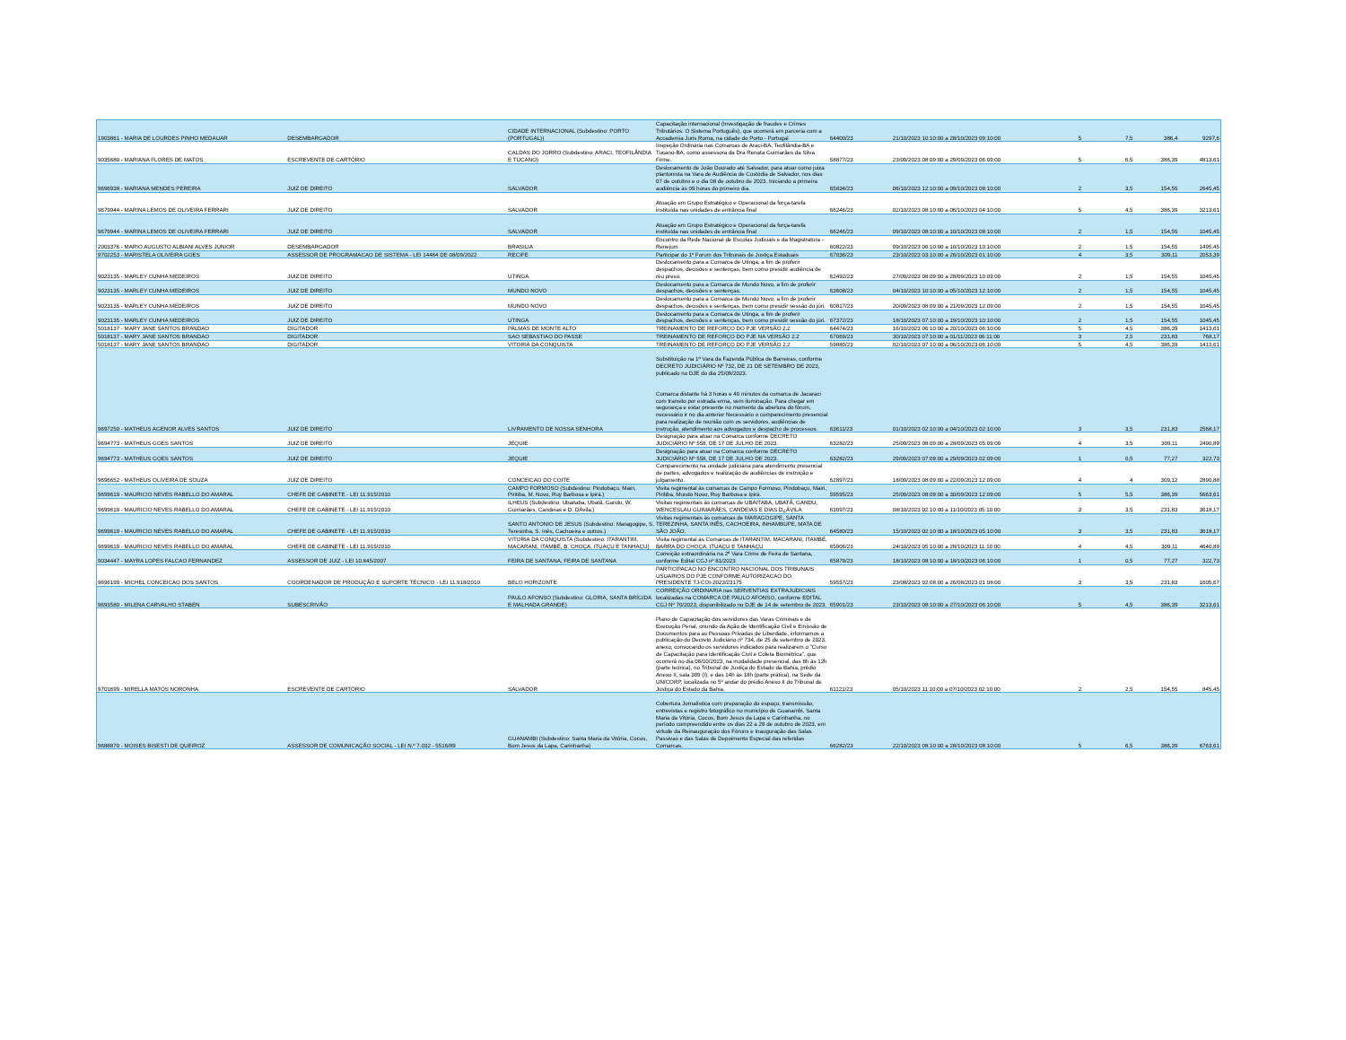| 1903861 - MARIA DE LOURDES PINHO MEDAUAR | DESEMBARGADOR | CIDADE INTERNACIONAL (Subdestino: PORTO (PORTUGAL)) | Capacitação internacional (Investigação de fraudes e Crimes Tributários: O Sistema Português), que ocorrerá em parceria com a Accademia Juris Roma, na cidade do Porto - Portugal | 64400/23 | 21/10/2023 10:10:00 a 28/10/2023 09:10:00 | 5 | 7,5 | 386,4 | 9297,6 |
| 9035680 - MARIANA FLORES DE MATOS | ESCREVENTE DE CARTÓRIO | CALDAS DO JORRO (Subdestino: ARACI, TEOFILÂNDIA E TUCANO) | Inspeção Ordinária nas Comarcas de Araci-BA, Teofilândia-BA e Tucano-BA, como assessora da Dra Renata Guimarães da Silva Firme. | 58877/23 | 23/09/2023 08:09:00 a 29/09/2023 06:09:00 | 5 | 6,5 | 386,39 | 4813,61 |
| 9696938 - MARIANA MENDES PEREIRA | JUIZ DE DIREITO | SALVADOR | Deslocamento de João Dourado até Salvador, para atuar como juiza plantonista na Vara de Audiência de Custódia de Salvador, nos dias 07 de outubro e o dia 08 de outubro de 2023. Iniciando a primeira audiência às 09 horas do primeiro dia. | 65834/23 | 06/10/2023 12:10:00 a 09/10/2023 08:10:00 | 2 | 3,5 | 154,55 | 2645,45 |
| 9679944 - MARINA LEMOS DE OLIVEIRA FERRARI | JUIZ DE DIREITO | SALVADOR | Atuação em Grupo Estratégico e Operacional da força-tarefa instituída nas unidades de entrância final | 66246/23 | 02/10/2023 08:10:00 a 06/10/2023 04:10:00 | 5 | 4,5 | 386,39 | 3213,61 |
| 9679944 - MARINA LEMOS DE OLIVEIRA FERRARI | JUIZ DE DIREITO | SALVADOR | Atuação em Grupo Estratégico e Operacional da força-tarefa instituída nas unidades de entrância final | 66246/23 | 09/10/2023 08:10:00 a 10/10/2023 08:10:00 | 2 | 1,5 | 154,55 | 1045,45 |
| 2003376 - MARIO AUGUSTO ALBIANI ALVES JUNIOR | DESEMBARGADOR | BRASILIA | Encontro da Rede Nacional de Escolas Judiciais e da Magistratura - Renejum | 60822/23 | 09/10/2023 06:10:00 a 10/10/2023 10:10:00 | 2 | 1,5 | 154,55 | 1495,45 |
| 9702253 - MARISTELA OLIVEIRA GOES | ASSESSOR DE PROGRAMACAO DE SISTEMA - LEI 14484 DE 08/09/2022 | RECIFE | Participar do 1º Forum dos Tribunais de Justiça Estaduais | 67036/23 | 23/10/2023 03:10:00 a 26/10/2023 01:10:00 | 4 | 3,5 | 309,11 | 2053,39 |
| 9023135 - MARLEY CUNHA MEDEIROS | JUIZ DE DIREITO | UTINGA | Deslocamento para a Comarca de Utinga, a fim de proferir despachos, decisões e sentenças, bem como presidir audiência de réu preso. | 62492/23 | 27/09/2023 08:09:00 a 28/09/2023 10:09:00 | 2 | 1,5 | 154,55 | 1045,45 |
| 9023135 - MARLEY CUNHA MEDEIROS | JUIZ DE DIREITO | MUNDO NOVO | Deslocamento para a Comarca de Mundo Novo, a fim de proferir despachos, decisões e sentenças. | 63608/23 | 04/10/2023 10:10:00 a 05/10/2023 12:10:00 | 2 | 1,5 | 154,55 | 1045,45 |
| 9023135 - MARLEY CUNHA MEDEIROS | JUIZ DE DIREITO | MUNDO NOVO | Deslocamento para a Comarca de Mundo Novo, a fim de proferir despachos, decisões e sentenças, bem como presidir sessão do júri. | 60817/23 | 20/09/2023 08:09:00 a 21/09/2023 12:09:00 | 2 | 1,5 | 154,55 | 1045,45 |
| 9023135 - MARLEY CUNHA MEDEIROS | JUIZ DE DIREITO | UTINGA | Deslocamento para a Comarca de Utinga, a fim de proferir despachos, decisões e sentenças, bem como presidir sessão do júri. | 67372/23 | 18/10/2023 07:10:00 a 19/10/2023 10:10:00 | 2 | 1,5 | 154,55 | 1045,45 |
| 5018137 - MARY JANE SANTOS BRANDAO | DIGITADOR | PALMAS DE MONTE ALTO | TREINAMENTO DE REFORÇO DO PJE VERSÃO 2.2 | 64474/23 | 16/10/2023 06:10:00 a 20/10/2023 06:10:00 | 5 | 4,5 | 386,39 | 1413,61 |
| 5018137 - MARY JANE SANTOS BRANDAO | DIGITADOR | SAO SEBASTIAO DO PASSE | TREINAMENTO DE REFORÇO DO PJE NA VERSÃO 2.2 | 67069/23 | 30/10/2023 07:10:00 a 01/11/2023 06:11:00 | 3 | 2,5 | 231,83 | 768,17 |
| 5018137 - MARY JANE SANTOS BRANDAO | DIGITADOR | VITORIA DA CONQUISTA | TREINAMENTO DE REFORÇO DO PJE VERSÃO 2.2 | 59880/23 | 02/10/2023 07:10:00 a 06/10/2023 06:10:00 | 5 | 4,5 | 386,39 | 1413,61 |
| 9697250 - MATHEUS AGENOR ALVES SANTOS | JUIZ DE DIREITO | LIVRAMENTO DE NOSSA SENHORA | Substituição na 1ª Vara da Fazenda Pública de Barreiras, conforme DECRETO JUDICIÁRIO Nº 732, DE 21 DE SETEMBRO DE 2023, publicado no DJE do dia 25/09/2023. Comarca distante há 3 horas e 40 minutos da comarca de Jacaraci com transito por estrada erma, sem iluminação. Para chegar em segurança e estar presente no momento da abertura do fórum, necessário ir no dia anterior Necessário o comparecimento presencial para realização de reunião com os servidores, audiências de instrução, atendimento aos advogados e despacho de processos. | 63611/23 | 01/10/2023 02:10:00 a 04/10/2023 02:10:00 | 3 | 3,5 | 231,83 | 2568,17 |
| 9694773 - MATHEUS GOES SANTOS | JUIZ DE DIREITO | JEQUIE | Designação para atuar na Comarca conforme DECRETO JUDICIÁRIO Nº 558, DE 17 DE JULHO DE 2023. | 63282/23 | 25/09/2023 08:09:00 a 28/09/2023 05:09:00 | 4 | 3,5 | 309,11 | 2490,89 |
| 9694773 - MATHEUS GOES SANTOS | JUIZ DE DIREITO | JEQUIE | Designação para atuar na Comarca conforme DECRETO JUDICIÁRIO Nº 558, DE 17 DE JULHO DE 2023. | 63282/23 | 29/09/2023 07:09:00 a 29/09/2023 02:09:00 | 1 | 0,5 | 77,27 | 322,73 |
| 9696652 - MATHEUS OLIVEIRA DE SOUZA | JUIZ DE DIREITO | CONCEICAO DO COITE | Comparecimento na unidade judiciária para atendimento presencial de partes, advogados e realização de audiências de instrução e julgamento. | 62897/23 | 18/09/2023 08:09:00 a 22/09/2023 12:09:00 | 4 | 4 | 309,12 | 2890,88 |
| 9699619 - MAURICIO NEVES RABELLO DO AMARAL | CHEFE DE GABINETE - LEI 11.915/2010 | CAMPO FORMOSO (Subdestino: Pindobaçu, Mairi, Piritiba, M. Novo, Ruy Barbosa e Ipirá.) | Visita regimental às comarcas de Campo Formoso, Pindobaçu, Mairi, Piritiba, Mundo Novo, Ruy Barbosa e Ipirá. | 59595/23 | 25/09/2023 08:09:00 a 30/09/2023 12:09:00 | 5 | 5,5 | 386,39 | 5663,61 |
| 9699619 - MAURICIO NEVES RABELLO DO AMARAL | CHEFE DE GABINETE - LEI 11.915/2010 | ILHEUS (Subdestino: Ubaitaba, Ubatã, Gandu, W. Guimarães, Candeias e D. DÁvila.) | Visitas regimentais às comarcas de UBAITABA, UBATÃ, GANDU, WENCESLAU GUIMARÃES, CANDEIAS E DIAS D¿ÁVILA | 63097/23 | 08/10/2023 02:10:00 a 11/10/2023 05:10:00 | 3 | 3,5 | 231,83 | 3618,17 |
| 9699619 - MAURICIO NEVES RABELLO DO AMARAL | CHEFE DE GABINETE - LEI 11.915/2010 | SANTO ANTONIO DE JESUS (Subdestino: Maragogipe, S. Teresinha, S. Inês, Cachoeira e outros.) | Visitas regimentais às comarcas de MARAGOGIPE, SANTA TEREZINHA, SANTA INÊS, CACHOEIRA, INHAMBUPE, MATA DE SÃO JOÃO. | 64580/23 | 15/10/2023 02:10:00 a 18/10/2023 05:10:00 | 3 | 3,5 | 231,83 | 3618,17 |
| 9699619 - MAURICIO NEVES RABELLO DO AMARAL | CHEFE DE GABINETE - LEI 11.915/2010 | VITORIA DA CONQUISTA (Subdestino: ITARANTIM, MACARANI, ITAMBÉ, B. CHOÇA, ITUAÇU E TANHAÇU) | Visita regimental às Comarcas de ITARANTIM, MACARANI, ITAMBÉ, BARRA DO CHOÇA, ITUAÇU E TANHAÇU | 65906/23 | 24/10/2023 05:10:00 a 28/10/2023 11:10:00 | 4 | 4,5 | 309,11 | 4640,89 |
| 9034447 - MAYRA LOPES FALCAO FERNANDEZ | ASSESSOR DE JUIZ - LEI 10.845/2007 | FEIRA DE SANTANA, FEIRA DE SANTANA | Correição extraordinária na 2ª Vara Crime de Feira de Santana, conforme Edital CGJ nº 81/2023 | 65879/23 | 18/10/2023 08:10:00 a 18/10/2023 06:10:00 | 1 | 0,5 | 77,27 | 322,73 |
| 9696199 - MICHEL CONCEICAO DOS SANTOS | COORDENADOR DE PRODUÇÃO E SUPORTE TÉCNICO - LEI 11.918/2010 | BELO HORIZONTE | PARTICIPACAO NO ENCONTRO NACIONAL DOS TRIBUNAIS USUARIOS DO PJE CONFORME AUTORIZACAO DO PRESIDENTE TJ-COI-2023/23175 | 59557/23 | 23/08/2023 02:08:00 a 26/08/2023 01:08:00 | 3 | 3,5 | 231,83 | 1605,67 |
| 9693580 - MILENA CARVALHO STABEN | SUBESCRIVÃO | PAULO AFONSO (Subdestino: GLÓRIA, SANTA BRÍGIDA E MALHADA GRANDE) | CORREIÇÃO ORDINARIA nas SERVENTIAS EXTRAJUDICIAIS localizadas na COMARCA DE PAULO AFONSO, conforme EDITAL CGJ Nº 70/2023, disponibilizado no DJE de 14 de setembro de 2023. | 65901/23 | 23/10/2023 08:10:00 a 27/10/2023 06:10:00 | 5 | 4,5 | 386,39 | 3213,61 |
| 9701699 - MIRELLA MATOS NORONHA | ESCREVENTE DE CARTÓRIO | SALVADOR | Plano de Capacitação dos servidores das Varas Criminais e de Execução Penal, oriundo da Ação de Identificação Civil e Emissão de Documentos para as Pessoas Privadas de Liberdade, informamos a publicação do Decreto Judiciário nº 734, de 25 de setembro de 2023, anexo, convocando os servidores indicados para realizarem o "Curso de Capacitação para Identificação Civil e Coleta Biométrica", que ocorrerá no dia 06/10/2023, na modalidade presencial, das 8h às 12h (parte teórica), no Tribunal de Justiça do Estado da Bahia, prédio Anexo II, sala 309 (I); e das 14h às 18h (parte prática), na Sede da UNICORP, localizada no 5º andar do prédio Anexo II do Tribunal de Justiça do Estado da Bahia. | 61121/23 | 05/10/2023 11:10:00 a 07/10/2023 02:10:00 | 2 | 2,5 | 154,55 | 845,45 |
| 9688870 - MOISES BISESTI DE QUEIROZ | ASSESSOR DE COMUNICAÇÃO SOCIAL - LEI N.º 7.032 - 5516/89 | GUANAMBI (Subdestino: Santa Maria da Vitória, Cocos, Bom Jesus da Lapa, Carinhanha) | Cobertura Jornalística com preparação do espaço, transmissão, entrevistas e registro fotográfico no município de Guanambi, Santa Maria da Vitória, Cocos, Bom Jesus da Lapa e Carinhanha, no período compreendido entre os dias 22 a 28 de outubro de 2023, em virtude da Reinauguração dos Fóruns e Inauguração das Salas Passivas e das Salas de Depoimento Especial das referidas Comarcas. | 66282/23 | 22/10/2023 08:10:00 a 28/10/2023 08:10:00 | 5 | 6,5 | 386,39 | 6763,61 |